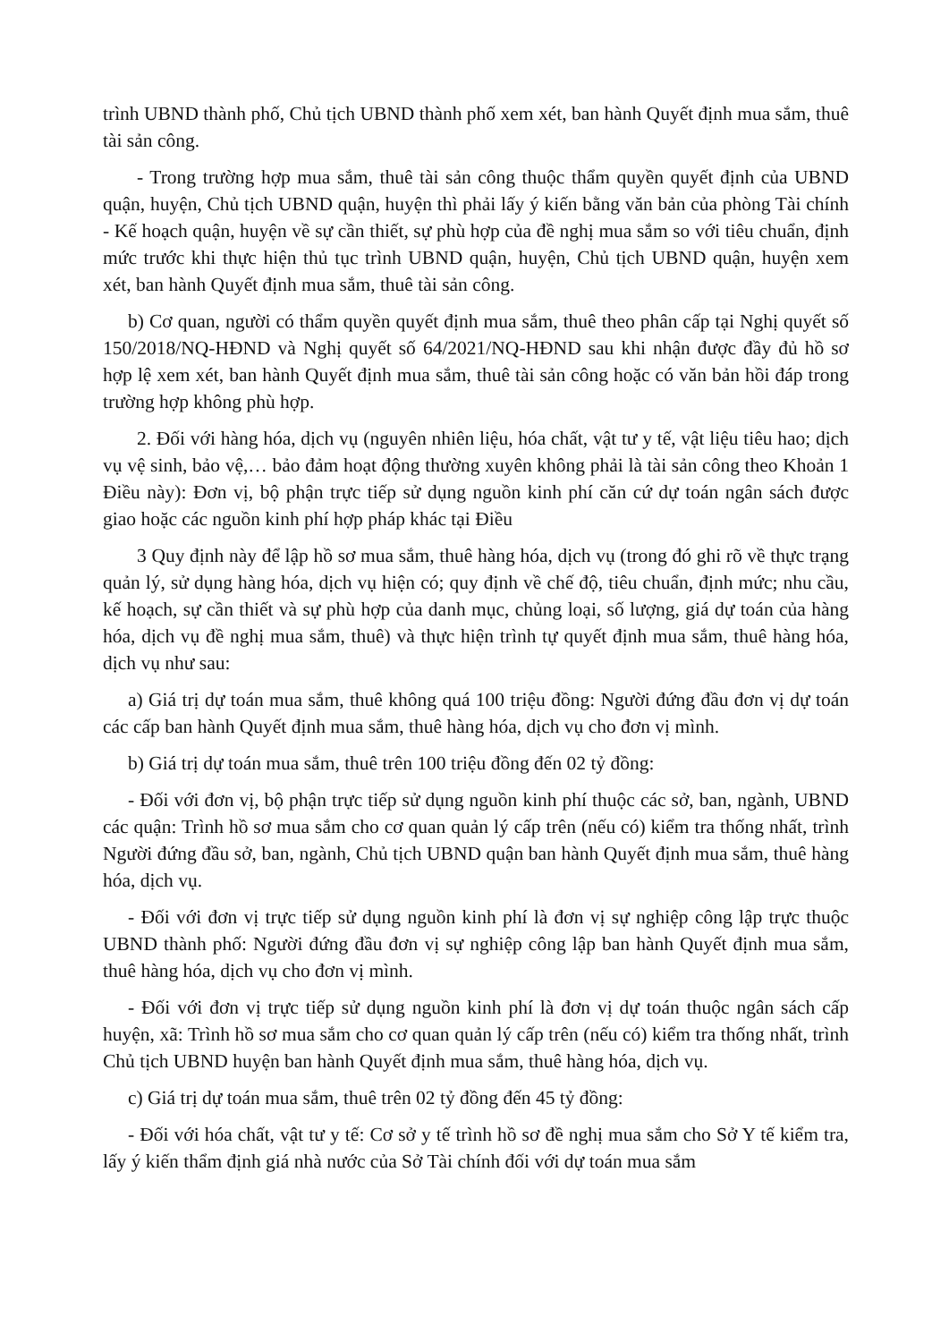trình UBND thành phố, Chủ tịch UBND thành phố xem xét, ban hành Quyết định mua sắm, thuê tài sản công.
- Trong trường hợp mua sắm, thuê tài sản công thuộc thẩm quyền quyết định của UBND quận, huyện, Chủ tịch UBND quận, huyện thì phải lấy ý kiến bằng văn bản của phòng Tài chính - Kế hoạch quận, huyện về sự cần thiết, sự phù hợp của đề nghị mua sắm so với tiêu chuẩn, định mức trước khi thực hiện thủ tục trình UBND quận, huyện, Chủ tịch UBND quận, huyện xem xét, ban hành Quyết định mua sắm, thuê tài sản công.
b) Cơ quan, người có thẩm quyền quyết định mua sắm, thuê theo phân cấp tại Nghị quyết số 150/2018/NQ-HĐND và Nghị quyết số 64/2021/NQ-HĐND sau khi nhận được đầy đủ hồ sơ hợp lệ xem xét, ban hành Quyết định mua sắm, thuê tài sản công hoặc có văn bản hồi đáp trong trường hợp không phù hợp.
2. Đối với hàng hóa, dịch vụ (nguyên nhiên liệu, hóa chất, vật tư y tế, vật liệu tiêu hao; dịch vụ vệ sinh, bảo vệ,… bảo đảm hoạt động thường xuyên không phải là tài sản công theo Khoản 1 Điều này): Đơn vị, bộ phận trực tiếp sử dụng nguồn kinh phí căn cứ dự toán ngân sách được giao hoặc các nguồn kinh phí hợp pháp khác tại Điều
3 Quy định này để lập hồ sơ mua sắm, thuê hàng hóa, dịch vụ (trong đó ghi rõ về thực trạng quản lý, sử dụng hàng hóa, dịch vụ hiện có; quy định về chế độ, tiêu chuẩn, định mức; nhu cầu, kế hoạch, sự cần thiết và sự phù hợp của danh mục, chủng loại, số lượng, giá dự toán của hàng hóa, dịch vụ đề nghị mua sắm, thuê) và thực hiện trình tự quyết định mua sắm, thuê hàng hóa, dịch vụ như sau:
a) Giá trị dự toán mua sắm, thuê không quá 100 triệu đồng: Người đứng đầu đơn vị dự toán các cấp ban hành Quyết định mua sắm, thuê hàng hóa, dịch vụ cho đơn vị mình.
b) Giá trị dự toán mua sắm, thuê trên 100 triệu đồng đến 02 tỷ đồng:
- Đối với đơn vị, bộ phận trực tiếp sử dụng nguồn kinh phí thuộc các sở, ban, ngành, UBND các quận: Trình hồ sơ mua sắm cho cơ quan quản lý cấp trên (nếu có) kiểm tra thống nhất, trình Người đứng đầu sở, ban, ngành, Chủ tịch UBND quận ban hành Quyết định mua sắm, thuê hàng hóa, dịch vụ.
- Đối với đơn vị trực tiếp sử dụng nguồn kinh phí là đơn vị sự nghiệp công lập trực thuộc UBND thành phố: Người đứng đầu đơn vị sự nghiệp công lập ban hành Quyết định mua sắm, thuê hàng hóa, dịch vụ cho đơn vị mình.
- Đối với đơn vị trực tiếp sử dụng nguồn kinh phí là đơn vị dự toán thuộc ngân sách cấp huyện, xã: Trình hồ sơ mua sắm cho cơ quan quản lý cấp trên (nếu có) kiểm tra thống nhất, trình Chủ tịch UBND huyện ban hành Quyết định mua sắm, thuê hàng hóa, dịch vụ.
c) Giá trị dự toán mua sắm, thuê trên 02 tỷ đồng đến 45 tỷ đồng:
- Đối với hóa chất, vật tư y tế: Cơ sở y tế trình hồ sơ đề nghị mua sắm cho Sở Y tế kiểm tra, lấy ý kiến thẩm định giá nhà nước của Sở Tài chính đối với dự toán mua sắm